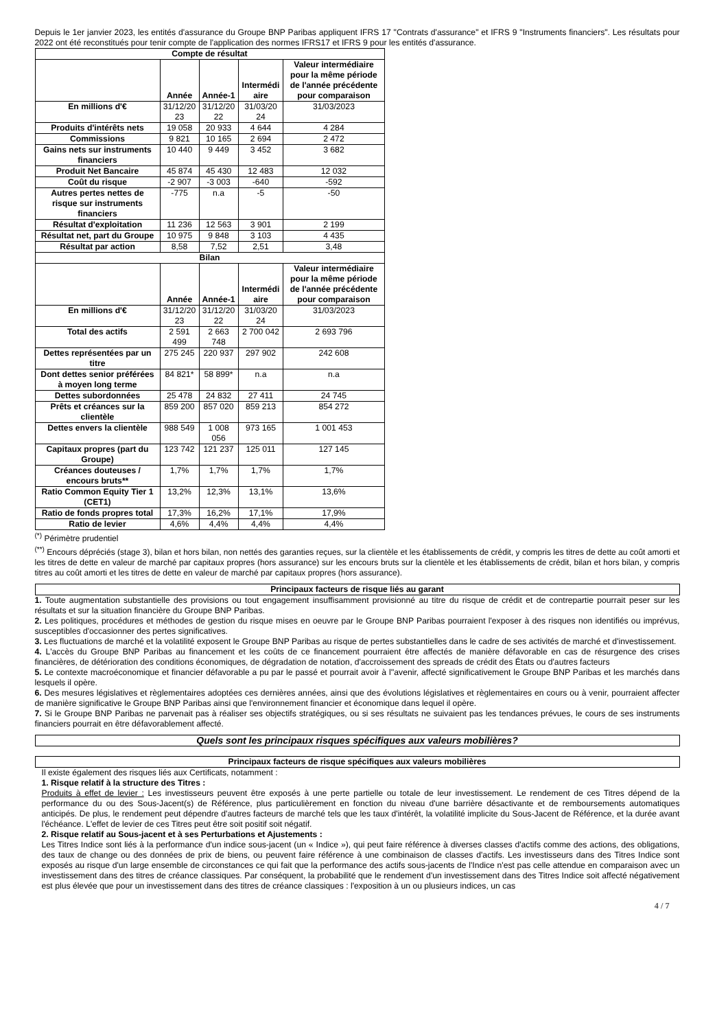Depuis le 1er janvier 2023, les entités d'assurance du Groupe BNP Paribas appliquent IFRS 17 "Contrats d'assurance" et IFRS 9 "Instruments financiers". Les résultats pour 2022 ont été reconstitués pour tenir compte de l'application des normes IFRS17 et IFRS 9 pour les entités d'assurance.
| Compte de résultat | | | | |
| --- | --- | --- | --- | --- |
| | Année | Année-1 | Intermédi aire | Valeur intermédiaire pour la même période de l'année précédente pour comparaison |
| En millions d'€ | 31/12/20 23 | 31/12/20 22 | 31/03/20 24 | 31/03/2023 |
| Produits d'intérêts nets | 19 058 | 20 933 | 4 644 | 4 284 |
| Commissions | 9 821 | 10 165 | 2 694 | 2 472 |
| Gains nets sur instruments financiers | 10 440 | 9 449 | 3 452 | 3 682 |
| Produit Net Bancaire | 45 874 | 45 430 | 12 483 | 12 032 |
| Coût du risque | -2 907 | -3 003 | -640 | -592 |
| Autres pertes nettes de risque sur instruments financiers | -775 | n.a | -5 | -50 |
| Résultat d'exploitation | 11 236 | 12 563 | 3 901 | 2 199 |
| Résultat net, part du Groupe | 10 975 | 9 848 | 3 103 | 4 435 |
| Résultat par action | 8,58 | 7,52 | 2,51 | 3,48 |
| Bilan | | | | |
| | Année | Année-1 | Intermédi aire | Valeur intermédiaire pour la même période de l'année précédente pour comparaison |
| En millions d'€ | 31/12/20 23 | 31/12/20 22 | 31/03/20 24 | 31/03/2023 |
| Total des actifs | 2 591 499 | 2 663 748 | 2 700 042 | 2 693 796 |
| Dettes représentées par un titre | 275 245 | 220 937 | 297 902 | 242 608 |
| Dont dettes senior préférées à moyen long terme | 84 821* | 58 899* | n.a | n.a |
| Dettes subordonnées | 25 478 | 24 832 | 27 411 | 24 745 |
| Prêts et créances sur la clientèle | 859 200 | 857 020 | 859 213 | 854 272 |
| Dettes envers la clientèle | 988 549 | 1 008 056 | 973 165 | 1 001 453 |
| Capitaux propres (part du Groupe) | 123 742 | 121 237 | 125 011 | 127 145 |
| Créances douteuses / encours bruts** | 1,7% | 1,7% | 1,7% | 1,7% |
| Ratio Common Equity Tier 1 (CET1) | 13,2% | 12,3% | 13,1% | 13,6% |
| Ratio de fonds propres total | 17,3% | 16,2% | 17,1% | 17,9% |
| Ratio de levier | 4,6% | 4,4% | 4,4% | 4,4% |
<sup>(*)</sup> Périmètre prudentiel
<sup>(**)</sup> Encours dépréciés (stage 3), bilan et hors bilan, non nettés des garanties reçues, sur la clientèle et les établissements de crédit, y compris les titres de dette au coût amorti et les titres de dette en valeur de marché par capitaux propres (hors assurance) sur les encours bruts sur la clientèle et les établissements de crédit, bilan et hors bilan, y compris titres au coût amorti et les titres de dette en valeur de marché par capitaux propres (hors assurance).
Principaux facteurs de risque liés au garant
1. Toute augmentation substantielle des provisions ou tout engagement insuffisamment provisionné au titre du risque de crédit et de contrepartie pourrait peser sur les résultats et sur la situation financière du Groupe BNP Paribas.
2. Les politiques, procédures et méthodes de gestion du risque mises en oeuvre par le Groupe BNP Paribas pourraient l'exposer à des risques non identifiés ou imprévus, susceptibles d'occasionner des pertes significatives.
3. Les fluctuations de marché et la volatilité exposent le Groupe BNP Paribas au risque de pertes substantielles dans le cadre de ses activités de marché et d'investissement.
4. L'accès du Groupe BNP Paribas au financement et les coûts de ce financement pourraient être affectés de manière défavorable en cas de résurgence des crises financières, de détérioration des conditions économiques, de dégradation de notation, d'accroissement des spreads de crédit des États ou d'autres facteurs
5. Le contexte macroéconomique et financier défavorable a pu par le passé et pourrait avoir à l''avenir, affecté significativement le Groupe BNP Paribas et les marchés dans lesquels il opère.
6. Des mesures législatives et règlementaires adoptées ces dernières années, ainsi que des évolutions législatives et règlementaires en cours ou à venir, pourraient affecter de manière significative le Groupe BNP Paribas ainsi que l'environnement financier et économique dans lequel il opère.
7. Si le Groupe BNP Paribas ne parvenait pas à réaliser ses objectifs stratégiques, ou si ses résultats ne suivaient pas les tendances prévues, le cours de ses instruments financiers pourrait en être défavorablement affecté.
Quels sont les principaux risques spécifiques aux valeurs mobilières?
Principaux facteurs de risque spécifiques aux valeurs mobilières
Il existe également des risques liés aux Certificats, notamment :
1. Risque relatif à la structure des Titres :
Produits à effet de levier : Les investisseurs peuvent être exposés à une perte partielle ou totale de leur investissement. Le rendement de ces Titres dépend de la performance du ou des Sous-Jacent(s) de Référence, plus particulièrement en fonction du niveau d'une barrière désactivante et de remboursements automatiques anticipés. De plus, le rendement peut dépendre d'autres facteurs de marché tels que les taux d'intérêt, la volatilité implicite du Sous-Jacent de Référence, et la durée avant l'échéance. L'effet de levier de ces Titres peut être soit positif soit négatif.
2. Risque relatif au Sous-jacent et à ses Perturbations et Ajustements :
Les Titres Indice sont liés à la performance d'un indice sous-jacent (un « Indice »), qui peut faire référence à diverses classes d'actifs comme des actions, des obligations, des taux de change ou des données de prix de biens, ou peuvent faire référence à une combinaison de classes d'actifs. Les investisseurs dans des Titres Indice sont exposés au risque d'un large ensemble de circonstances ce qui fait que la performance des actifs sous-jacents de l'Indice n'est pas celle attendue en comparaison avec un investissement dans des titres de créance classiques. Par conséquent, la probabilité que le rendement d'un investissement dans des Titres Indice soit affecté négativement est plus élevée que pour un investissement dans des titres de créance classiques : l'exposition à un ou plusieurs indices, un cas
4 / 7